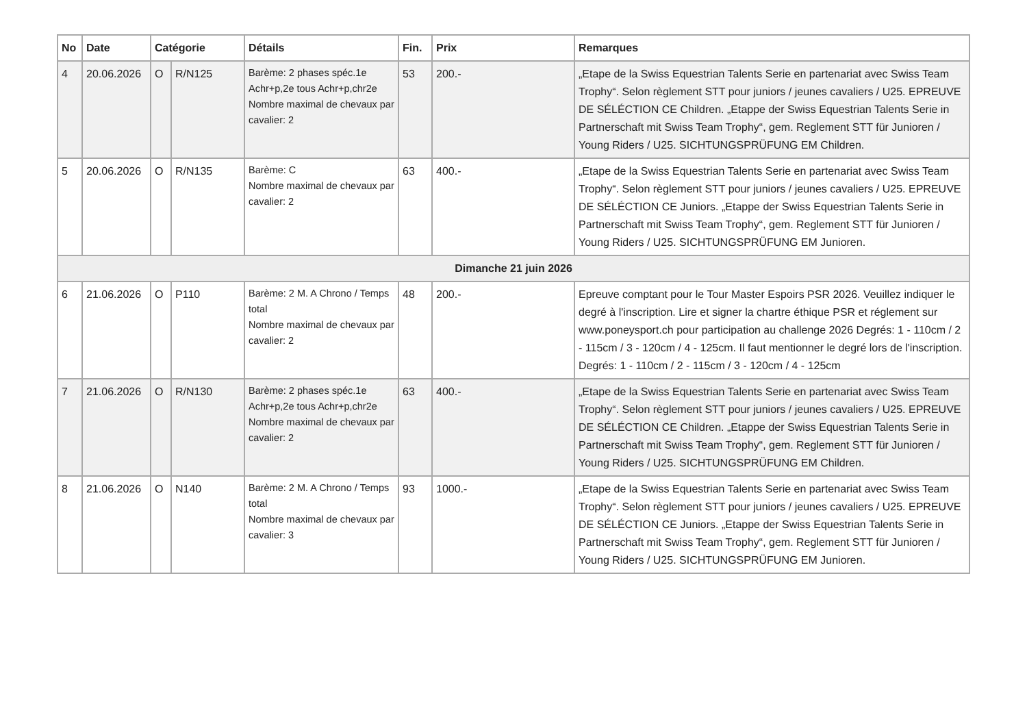| No | Date | Catégorie | | Détails | Fin. | Prix | Remarques |
| --- | --- | --- | --- | --- | --- | --- | --- |
| 4 | 20.06.2026 | O | R/N125 | Barème: 2 phases spéc.1e Achr+p,2e tous Achr+p,chr2e Nombre maximal de chevaux par cavalier: 2 | 53 | 200.- | „Etape de la Swiss Equestrian Talents Serie en partenariat avec Swiss Team Trophy“. Selon règlement STT pour juniors / jeunes cavaliers / U25. EPREUVE DE SÉLÉCTION CE Children. „Etappe der Swiss Equestrian Talents Serie in Partnerschaft mit Swiss Team Trophy“, gem. Reglement STT für Junioren / Young Riders / U25. SICHTUNGSPRÜFUNG EM Children. |
| 5 | 20.06.2026 | O | R/N135 | Barème: C Nombre maximal de chevaux par cavalier: 2 | 63 | 400.- | „Etape de la Swiss Equestrian Talents Serie en partenariat avec Swiss Team Trophy“. Selon règlement STT pour juniors / jeunes cavaliers / U25. EPREUVE DE SÉLÉCTION CE Juniors. „Etappe der Swiss Equestrian Talents Serie in Partnerschaft mit Swiss Team Trophy“, gem. Reglement STT für Junioren / Young Riders / U25. SICHTUNGSPRÜFUNG EM Junioren. |
| Dimanche 21 juin 2026 | | | | | | | |
| 6 | 21.06.2026 | O | P110 | Barème: 2 M. A Chrono / Temps total Nombre maximal de chevaux par cavalier: 2 | 48 | 200.- | Epreuve comptant pour le Tour Master Espoirs PSR 2026. Veuillez indiquer le degré à l'inscription. Lire et signer la chartre éthique PSR et réglement sur www.poneysport.ch pour participation au challenge 2026 Degrés: 1 - 110cm / 2 - 115cm / 3 - 120cm / 4 - 125cm. Il faut mentionner le degré lors de l'inscription. Degrés: 1 - 110cm / 2 - 115cm / 3 - 120cm / 4 - 125cm |
| 7 | 21.06.2026 | O | R/N130 | Barème: 2 phases spéc.1e Achr+p,2e tous Achr+p,chr2e Nombre maximal de chevaux par cavalier: 2 | 63 | 400.- | „Etape de la Swiss Equestrian Talents Serie en partenariat avec Swiss Team Trophy“. Selon règlement STT pour juniors / jeunes cavaliers / U25. EPREUVE DE SÉLÉCTION CE Children. „Etappe der Swiss Equestrian Talents Serie in Partnerschaft mit Swiss Team Trophy“, gem. Reglement STT für Junioren / Young Riders / U25. SICHTUNGSPRÜFUNG EM Children. |
| 8 | 21.06.2026 | O | N140 | Barème: 2 M. A Chrono / Temps total Nombre maximal de chevaux par cavalier: 3 | 93 | 1000.- | „Etape de la Swiss Equestrian Talents Serie en partenariat avec Swiss Team Trophy“. Selon règlement STT pour juniors / jeunes cavaliers / U25. EPREUVE DE SÉLÉCTION CE Juniors. „Etappe der Swiss Equestrian Talents Serie in Partnerschaft mit Swiss Team Trophy“, gem. Reglement STT für Junioren / Young Riders / U25. SICHTUNGSPRÜFUNG EM Junioren. |